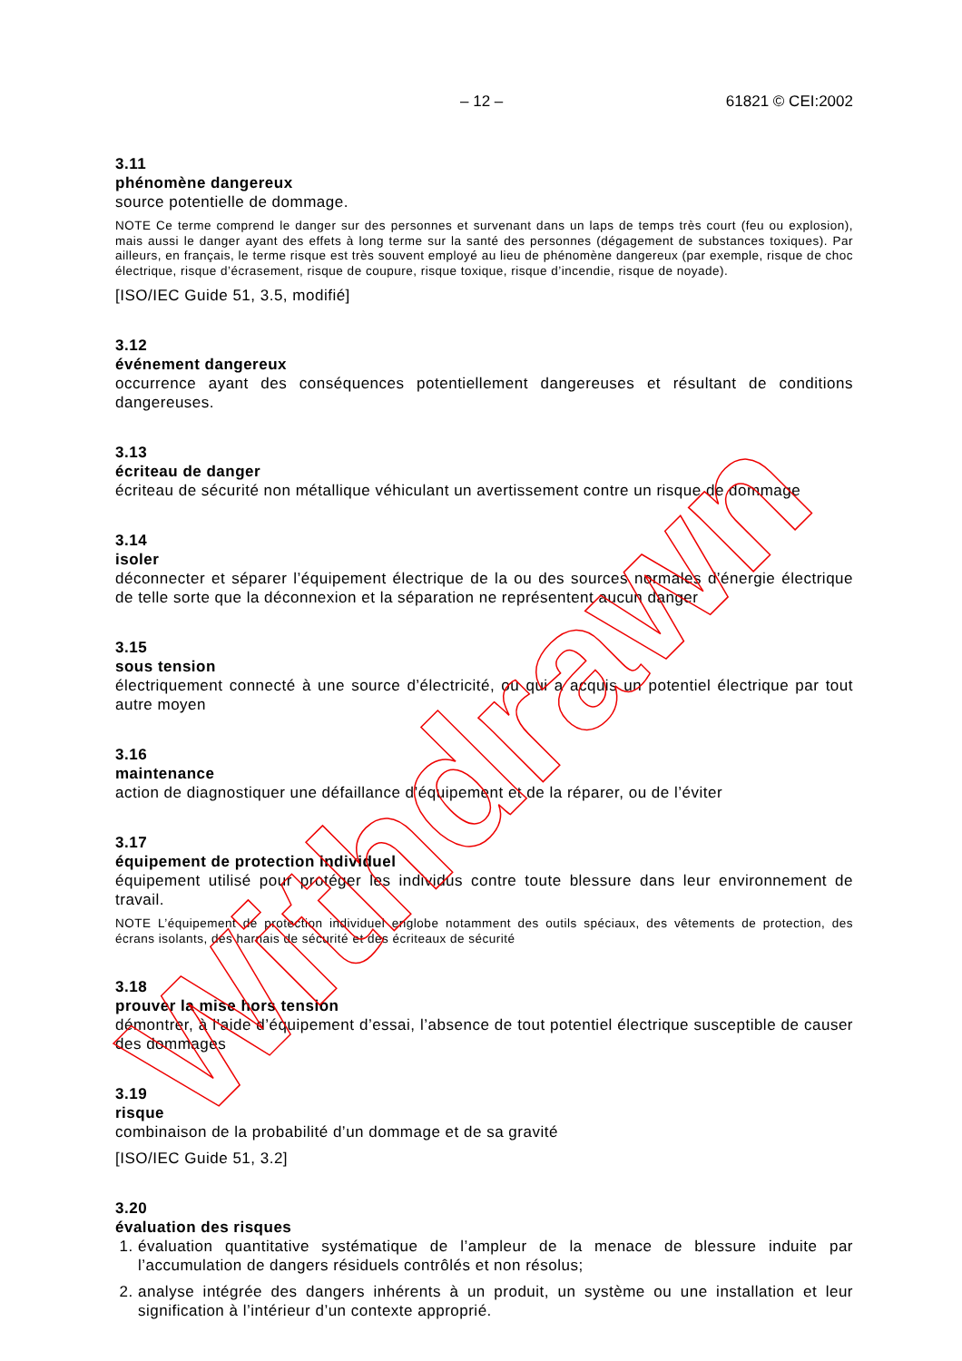– 12 – 61821 © CEI:2002
3.11
phénomène dangereux
source potentielle de dommage.
NOTE Ce terme comprend le danger sur des personnes et survenant dans un laps de temps très court (feu ou explosion), mais aussi le danger ayant des effets à long terme sur la santé des personnes (dégagement de substances toxiques). Par ailleurs, en français, le terme risque est très souvent employé au lieu de phénomène dangereux (par exemple, risque de choc électrique, risque d’écrasement, risque de coupure, risque toxique, risque d’incendie, risque de noyade).
[ISO/IEC Guide 51, 3.5, modifié]
3.12
événement dangereux
occurrence ayant des conséquences potentiellement dangereuses et résultant de conditions dangereuses.
3.13
écriteau de danger
écriteau de sécurité non métallique véhiculant un avertissement contre un risque de dommage
3.14
isoler
déconnecter et séparer l’équipement électrique de la ou des sources normales d’énergie électrique de telle sorte que la déconnexion et la séparation ne représentent aucun danger
3.15
sous tension
électriquement connecté à une source d’électricité, ou qui a acquis un potentiel électrique par tout autre moyen
3.16
maintenance
action de diagnostiquer une défaillance d’équipement et de la réparer, ou de l’éviter
3.17
équipement de protection individuel
équipement utilisé pour protéger les individus contre toute blessure dans leur environnement de travail.
NOTE L’équipement de protection individuel englobe notamment des outils spéciaux, des vêtements de protection, des écrans isolants, des harnais de sécurité et des écriteaux de sécurité
3.18
prouver la mise hors tension
démontrer, à l’aide d’équipement d’essai, l’absence de tout potentiel électrique susceptible de causer des dommages
3.19
risque
combinaison de la probabilité d’un dommage et de sa gravité
[ISO/IEC Guide 51, 3.2]
3.20
évaluation des risques
1. évaluation quantitative systématique de l’ampleur de la menace de blessure induite par l’accumulation de dangers résiduels contrôlés et non résolus;
2. analyse intégrée des dangers inhérents à un produit, un système ou une installation et leur signification à l’intérieur d’un contexte approprié.
Withdrawn